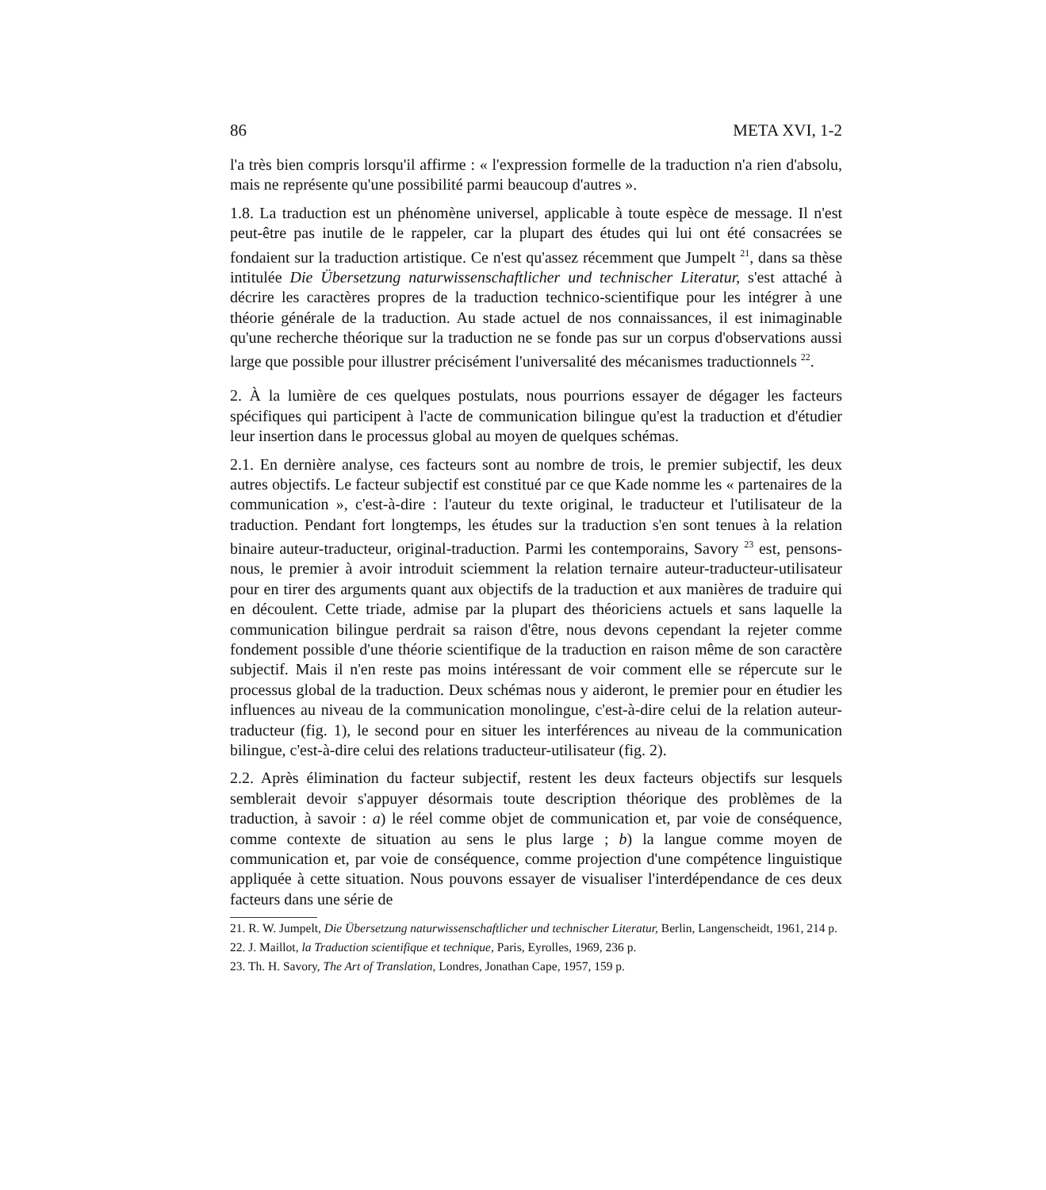86 META XVI, 1-2
l'a très bien compris lorsqu'il affirme : « l'expression formelle de la traduction n'a rien d'absolu, mais ne représente qu'une possibilité parmi beaucoup d'autres ».
1.8. La traduction est un phénomène universel, applicable à toute espèce de message. Il n'est peut-être pas inutile de le rappeler, car la plupart des études qui lui ont été consacrées se fondaient sur la traduction artistique. Ce n'est qu'assez récemment que Jumpelt <sup>21</sup>, dans sa thèse intitulée Die Übersetzung naturwissenschaftlicher und technischer Literatur, s'est attaché à décrire les caractères propres de la traduction technico-scientifique pour les intégrer à une théorie générale de la traduction. Au stade actuel de nos connaissances, il est inimaginable qu'une recherche théorique sur la traduction ne se fonde pas sur un corpus d'observations aussi large que possible pour illustrer précisément l'universalité des mécanismes traductionnels <sup>22</sup>.
2. À la lumière de ces quelques postulats, nous pourrions essayer de dégager les facteurs spécifiques qui participent à l'acte de communication bilingue qu'est la traduction et d'étudier leur insertion dans le processus global au moyen de quelques schémas.
2.1. En dernière analyse, ces facteurs sont au nombre de trois, le premier subjectif, les deux autres objectifs. Le facteur subjectif est constitué par ce que Kade nomme les « partenaires de la communication », c'est-à-dire : l'auteur du texte original, le traducteur et l'utilisateur de la traduction. Pendant fort longtemps, les études sur la traduction s'en sont tenues à la relation binaire auteur-traducteur, original-traduction. Parmi les contemporains, Savory <sup>23</sup> est, pensons-nous, le premier à avoir introduit sciemment la relation ternaire auteur-traducteur-utilisateur pour en tirer des arguments quant aux objectifs de la traduction et aux manières de traduire qui en découlent. Cette triade, admise par la plupart des théoriciens actuels et sans laquelle la communication bilingue perdrait sa raison d'être, nous devons cependant la rejeter comme fondement possible d'une théorie scientifique de la traduction en raison même de son caractère subjectif. Mais il n'en reste pas moins intéressant de voir comment elle se répercute sur le processus global de la traduction. Deux schémas nous y aideront, le premier pour en étudier les influences au niveau de la communication monolingue, c'est-à-dire celui de la relation auteur-traducteur (fig. 1), le second pour en situer les interférences au niveau de la communication bilingue, c'est-à-dire celui des relations traducteur-utilisateur (fig. 2).
2.2. Après élimination du facteur subjectif, restent les deux facteurs objectifs sur lesquels semblerait devoir s'appuyer désormais toute description théorique des problèmes de la traduction, à savoir : a) le réel comme objet de communication et, par voie de conséquence, comme contexte de situation au sens le plus large ; b) la langue comme moyen de communication et, par voie de conséquence, comme projection d'une compétence linguistique appliquée à cette situation. Nous pouvons essayer de visualiser l'interdépendance de ces deux facteurs dans une série de
21. R. W. Jumpelt, Die Übersetzung naturwissenschaftlicher und technischer Literatur, Berlin, Langenscheidt, 1961, 214 p.
22. J. Maillot, la Traduction scientifique et technique, Paris, Eyrolles, 1969, 236 p.
23. Th. H. Savory, The Art of Translation, Londres, Jonathan Cape, 1957, 159 p.